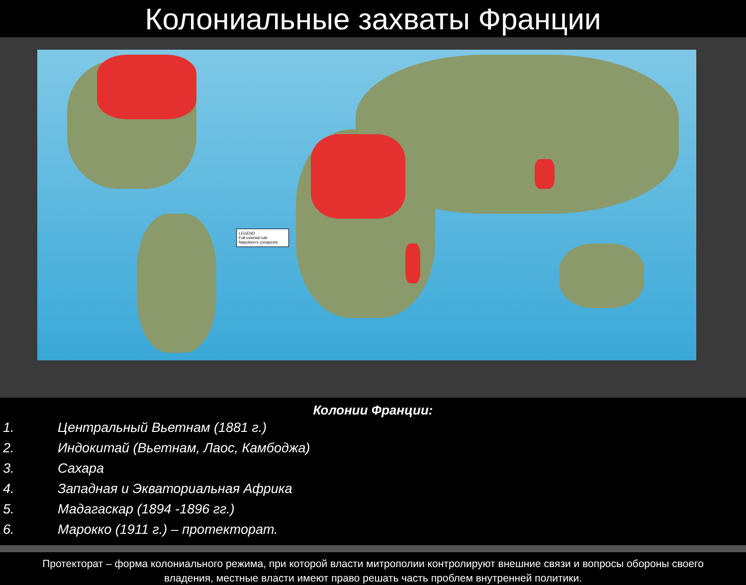Колониальные захваты Франции
LEGEND
Full colonial rule
Napoleon's conquests
Колонии Франции:
1. Центральный Вьетнам (1881 г.)
2. Индокитай (Вьетнам, Лаос, Камбоджа)
3. Сахара
4. Западная и Экваториальная Африка
5. Мадагаскар (1894 -1896 гг.)
6. Марокко (1911 г.) – протекторат.
Протекторат – форма колониального режима, при которой власти митрополии контролируют внешние связи и вопросы обороны своего владения, местные власти имеют право решать часть проблем внутренней политики.